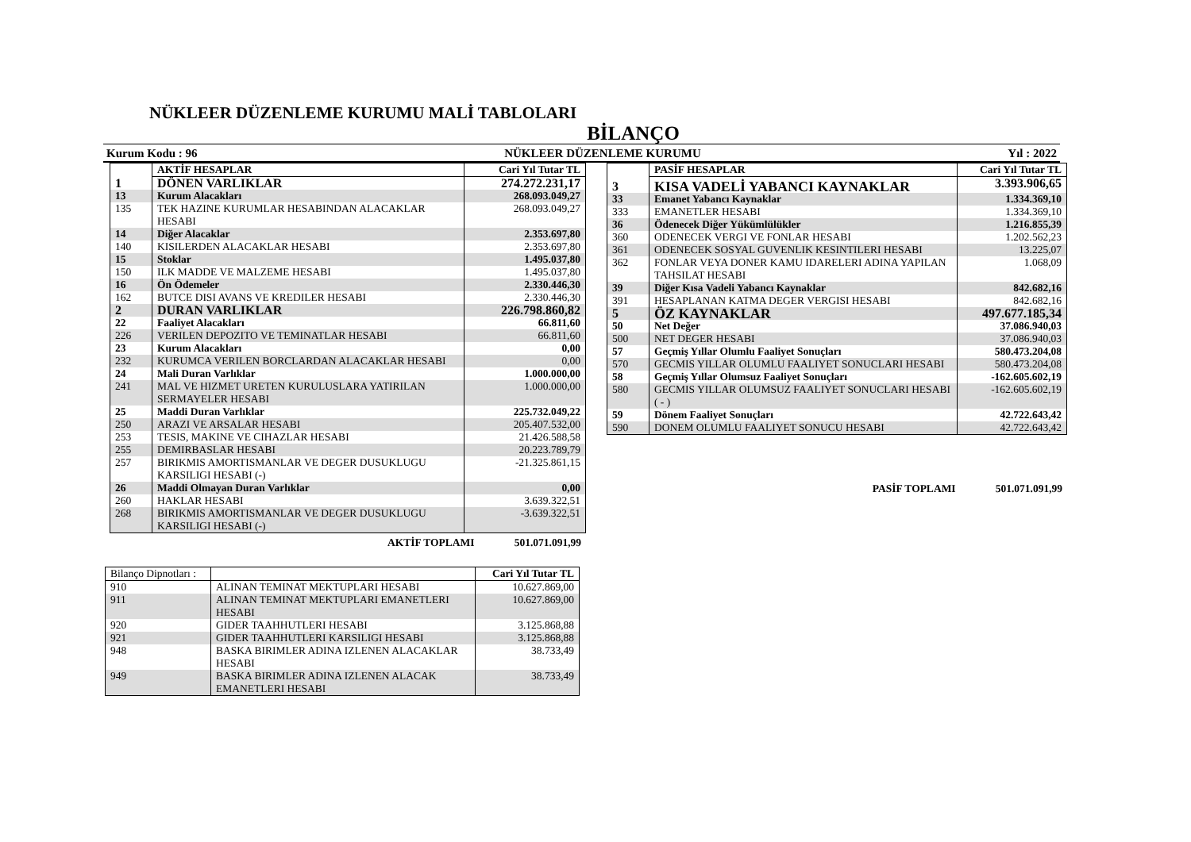NÜKLEER DÜZENLEME KURUMU MALİ TABLOLARI
BİLANÇO
Kurum Kodu : 96 NÜKLEER DÜZENLEME KURUMU Yıl : 2022
| | AKTİF HESAPLAR | Cari Yıl Tutar TL |
| --- | --- | --- |
| 1 | DÖNEN VARLIKLAR | 274.272.231,17 |
| 13 | Kurum Alacakları | 268.093.049,27 |
| 135 | TEK HAZINE KURUMLAR HESABINDAN ALACAKLAR HESABI | 268.093.049,27 |
| 14 | Diğer Alacaklar | 2.353.697,80 |
| 140 | KISILERDEN ALACAKLAR HESABI | 2.353.697,80 |
| 15 | Stoklar | 1.495.037,80 |
| 150 | ILK MADDE VE MALZEME HESABI | 1.495.037,80 |
| 16 | Ön Ödemeler | 2.330.446,30 |
| 162 | BUTCE DISI AVANS VE KREDILER HESABI | 2.330.446,30 |
| 2 | DURAN VARLIKLAR | 226.798.860,82 |
| 22 | Faaliyet Alacakları | 66.811,60 |
| 226 | VERILEN DEPOZITO VE TEMINATLAR HESABI | 66.811,60 |
| 23 | Kurum Alacakları | 0,00 |
| 232 | KURUMCA VERILEN BORCLARDAN ALACAKLAR HESABI | 0,00 |
| 24 | Mali Duran Varlıklar | 1.000.000,00 |
| 241 | MAL VE HIZMET URETEN KURULUSLARA YATIRILAN SERMAYELER HESABI | 1.000.000,00 |
| 25 | Maddi Duran Varlıklar | 225.732.049,22 |
| 250 | ARAZI VE ARSALAR HESABI | 205.407.532,00 |
| 253 | TESIS, MAKINE VE CIHAZLAR HESABI | 21.426.588,58 |
| 255 | DEMIRBASLAR HESABI | 20.223.789,79 |
| 257 | BIRIKMIS AMORTISMANLAR VE DEGER DUSUKLUGU KARSILIGI HESABI (-) | -21.325.861,15 |
| 26 | Maddi Olmayan Duran Varlıklar | 0,00 |
| 260 | HAKLAR HESABI | 3.639.322,51 |
| 268 | BIRIKMIS AMORTISMANLAR VE DEGER DUSUKLUGU KARSILIGI HESABI (-) | -3.639.322,51 |
AKTİF TOPLAMI 501.071.091,99
| Bilanço Dipnotları : | | Cari Yıl Tutar TL |
| 910 | ALINAN TEMINAT MEKTUPLARI HESABI | 10.627.869,00 |
| 911 | ALINAN TEMINAT MEKTUPLARI EMANETLERI HESABI | 10.627.869,00 |
| 920 | GIDER TAAHHUTLERI HESABI | 3.125.868,88 |
| 921 | GIDER TAAHHUTLERI KARSILIGI HESABI | 3.125.868,88 |
| 948 | BASKA BIRIMLER ADINA IZLENEN ALACAKLAR HESABI | 38.733,49 |
| 949 | BASKA BIRIMLER ADINA IZLENEN ALACAK EMANETLERI HESABI | 38.733,49 |
| | PASİF HESAPLAR | Cari Yıl Tutar TL |
| --- | --- | --- |
| 3 | KISA VADELİ YABANCI KAYNAKLAR | 3.393.906,65 |
| 33 | Emanet Yabancı Kaynaklar | 1.334.369,10 |
| 333 | EMANETLER HESABI | 1.334.369,10 |
| 36 | Ödenecek Diğer Yükümlülükler | 1.216.855,39 |
| 360 | ODENECEK VERGI VE FONLAR HESABI | 1.202.562,23 |
| 361 | ODENECEK SOSYAL GUVENLIK KESINTILERI HESABI | 13.225,07 |
| 362 | FONLAR VEYA DONER KAMU IDARELERI ADINA YAPILAN TAHSILAT HESABI | 1.068,09 |
| 39 | Diğer Kısa Vadeli Yabancı Kaynaklar | 842.682,16 |
| 391 | HESAPLANAN KATMA DEGER VERGISI HESABI | 842.682,16 |
| 5 | ÖZ KAYNAKLAR | 497.677.185,34 |
| 50 | Net Değer | 37.086.940,03 |
| 500 | NET DEGER HESABI | 37.086.940,03 |
| 57 | Geçmiş Yıllar Olumlu Faaliyet Sonuçları | 580.473.204,08 |
| 570 | GECMIS YILLAR OLUMLU FAALIYET SONUCLARI HESABI | 580.473.204,08 |
| 58 | Geçmiş Yıllar Olumsuz Faaliyet Sonuçları | -162.605.602,19 |
| 580 | GECMIS YILLAR OLUMSUZ FAALIYET SONUCLARI HESABI ( - ) | -162.605.602,19 |
| 59 | Dönem Faaliyet Sonuçları | 42.722.643,42 |
| 590 | DONEM OLUMLU FAALIYET SONUCU HESABI | 42.722.643,42 |
PASİF TOPLAMI 501.071.091,99